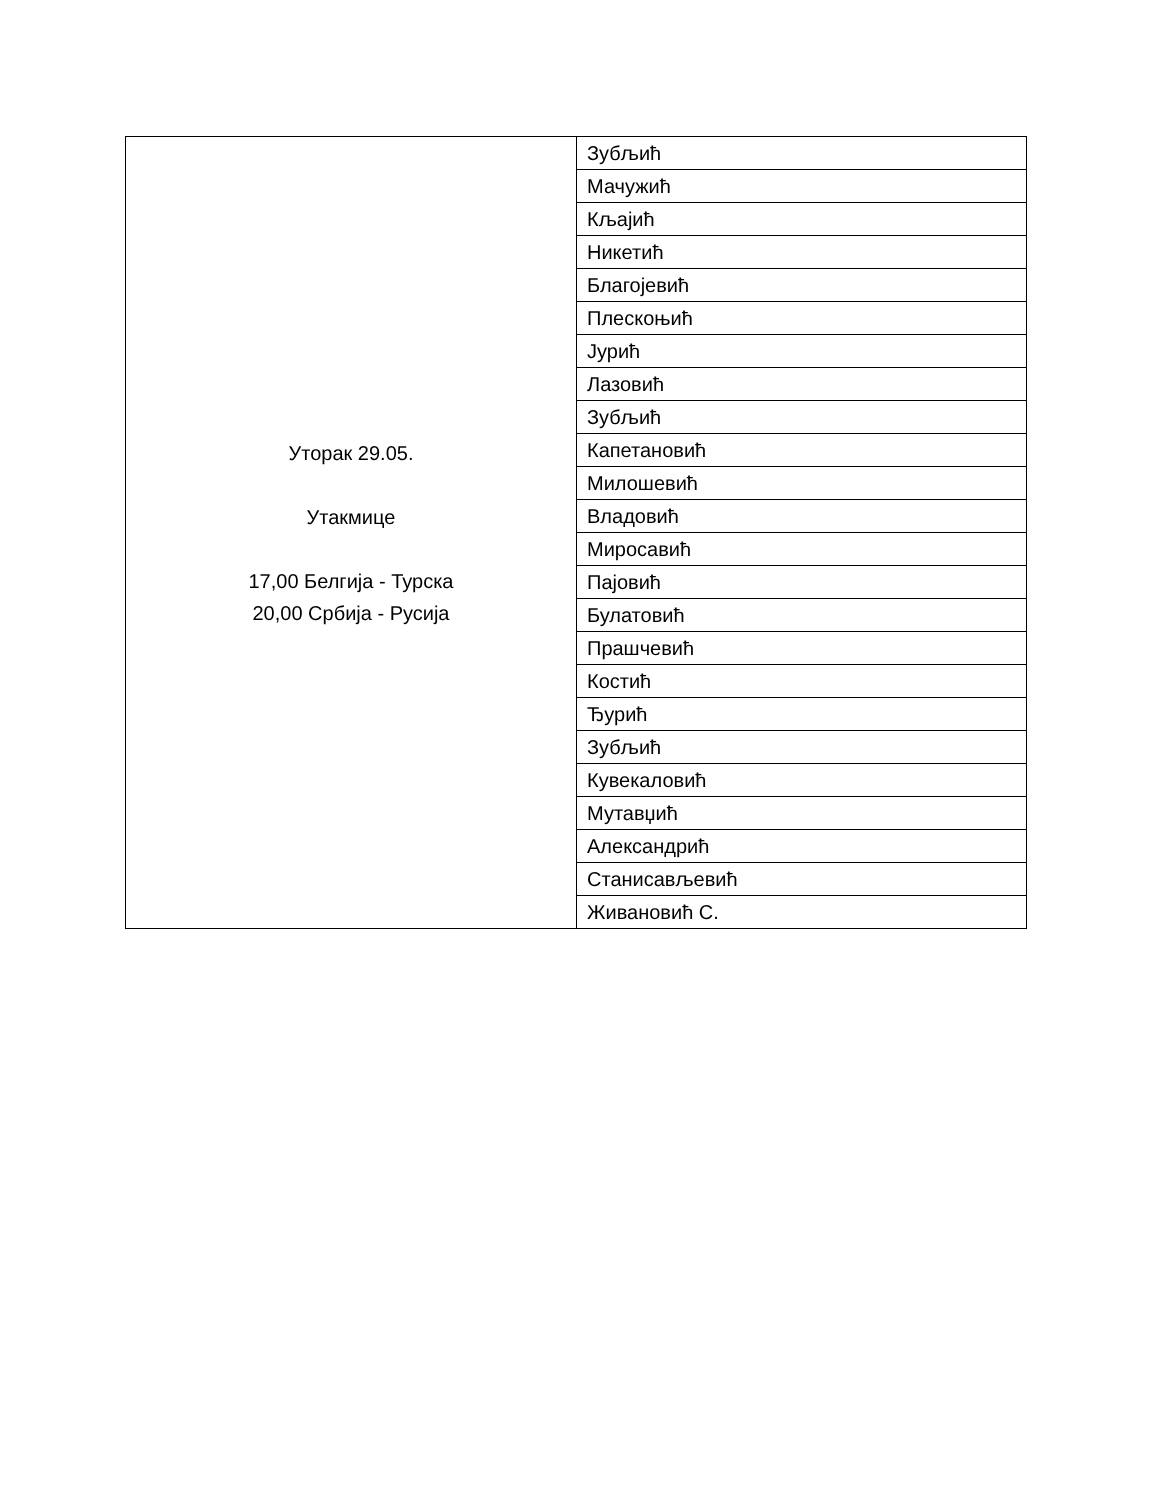| Уторак 29.05. Утакмице 17,00 Белгија - Турска 20,00 Србија - Русија | Зубљић |
| | Мачужић |
| | Кљајић |
| | Никетић |
| | Благојевић |
| | Плескоњић |
| | Јурић |
| | Лазовић |
| | Зубљић |
| | Капетановић |
| | Милошевић |
| | Владовић |
| | Миросавић |
| | Пајовић |
| | Булатовић |
| | Прашчевић |
| | Костић |
| | Ђурић |
| | Зубљић |
| | Кувекаловић |
| | Мутавџић |
| | Александрић |
| | Станисављевић |
| | Живановић С. |